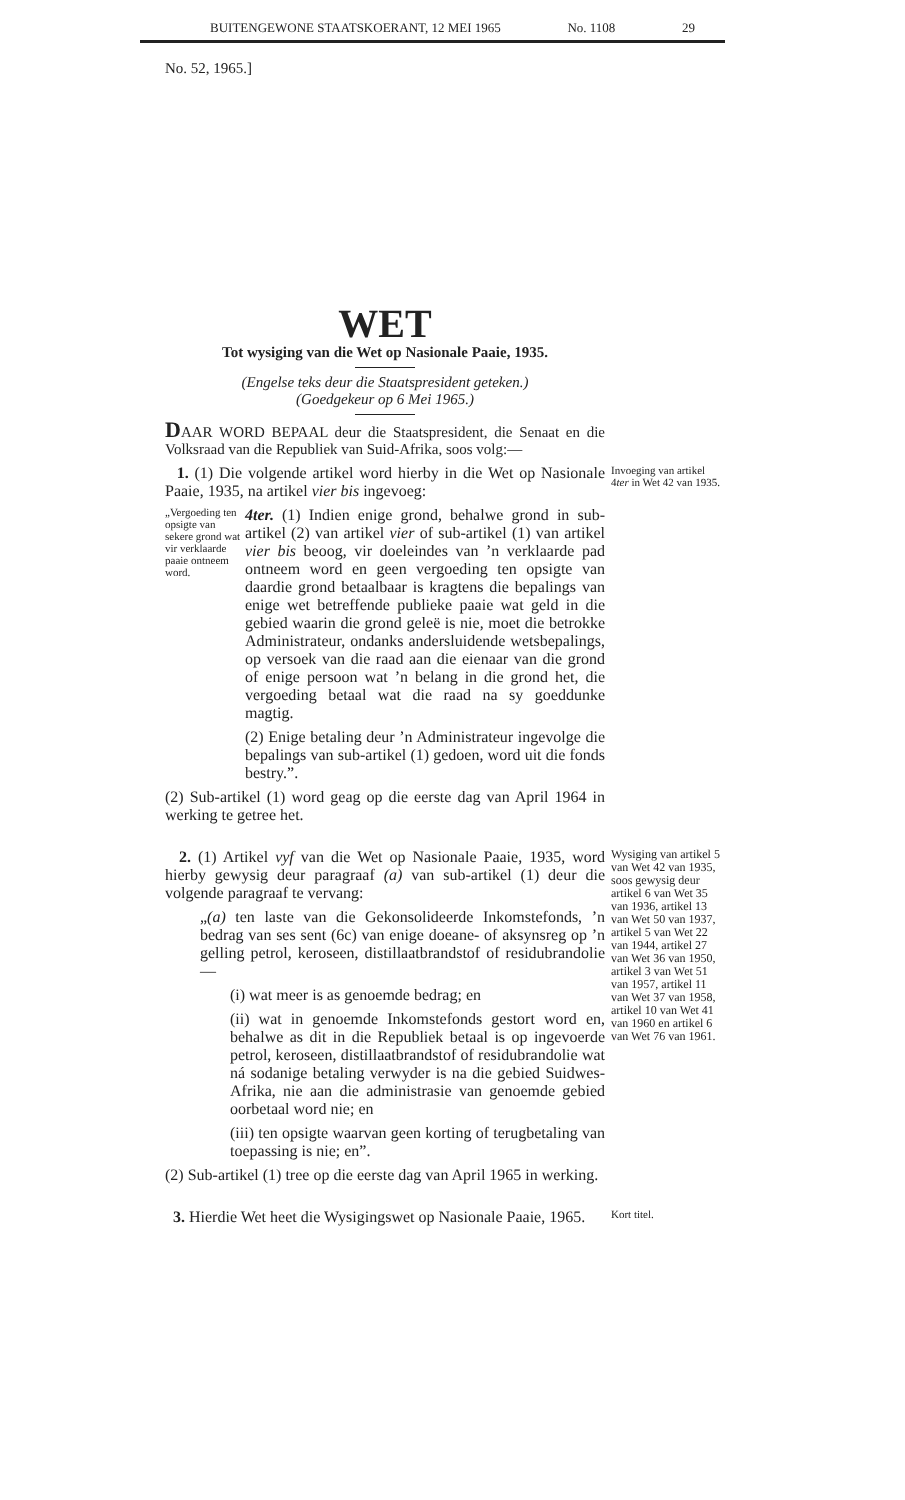BUITENGEWONE STAATSKOERANT, 12 MEI 1965 No. 1108 29
No. 52, 1965.]
WET
Tot wysiging van die Wet op Nasionale Paaie, 1935.
(Engelse teks deur die Staatspresident geteken.)
(Goedgekeur op 6 Mei 1965.)
DAAR WORD BEPAAL deur die Staatspresident, die Senaat en die Volksraad van die Republiek van Suid-Afrika, soos volg:—
1. (1) Die volgende artikel word hierby in die Wet op Nasionale Paaie, 1935, na artikel vier bis ingevoeg:
„Vergoeding ten opsigte van sekere grond wat vir verklaarde paaie ontneem word.
4ter. (1) Indien enige grond, behalwe grond in sub-artikel (2) van artikel vier of sub-artikel (1) van artikel vier bis beoog, vir doeleindes van ’n verklaarde pad ontneem word en geen vergoeding ten opsigte van daardie grond betaalbaar is kragtens die bepalings van enige wet betreffende publieke paaie wat geld in die gebied waarin die grond geleë is nie, moet die betrokke Administrateur, ondanks andersluidende wetsbepalings, op versoek van die raad aan die eienaar van die grond of enige persoon wat ’n belang in die grond het, die vergoeding betaal wat die raad na sy goeddunke magtig.
(2) Enige betaling deur ’n Administrateur ingevolge die bepalings van sub-artikel (1) gedoen, word uit die fonds bestry.”.
(2) Sub-artikel (1) word geag op die eerste dag van April 1964 in werking te getree het.
Invoeging van artikel 4ter in Wet 42 van 1935.
2. (1) Artikel vyf van die Wet op Nasionale Paaie, 1935, word hierby gewysig deur paragraaf (a) van sub-artikel (1) deur die volgende paragraaf te vervang:
„(a) ten laste van die Gekonsolideerde Inkomstefonds, ’n bedrag van ses sent (6c) van enige doeane- of aksynsreg op ’n gelling petrol, keroseen, distillaatbrandstof of residubrandolie—
(i) wat meer is as genoemde bedrag; en
(ii) wat in genoemde Inkomstefonds gestort word en, behalwe as dit in die Republiek betaal is op ingevoerde petrol, keroseen, distillaatbrandstof of residubrandolie wat ná sodanige betaling verwyder is na die gebied Suidwes-Afrika, nie aan die administrasie van genoemde gebied oorbetaal word nie; en
(iii) ten opsigte waarvan geen korting of terugbetaling van toepassing is nie; en”.
(2) Sub-artikel (1) tree op die eerste dag van April 1965 in werking.
Wysiging van artikel 5 van Wet 42 van 1935, soos gewysig deur artikel 6 van Wet 35 van 1936, artikel 13 van Wet 50 van 1937, artikel 5 van Wet 22 van 1944, artikel 27 van Wet 36 van 1950, artikel 3 van Wet 51 van 1957, artikel 11 van Wet 37 van 1958, artikel 10 van Wet 41 van 1960 en artikel 6 van Wet 76 van 1961.
3. Hierdie Wet heet die Wysigingswet op Nasionale Paaie, 1965.
Kort titel.